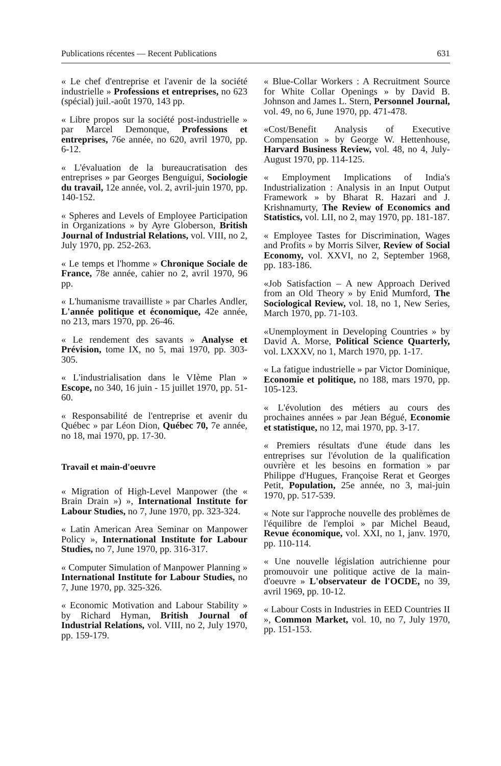Publications récentes — Recent Publications 631
« Le chef d'entreprise et l'avenir de la société industrielle » Professions et entreprises, no 623 (spécial) juil.-août 1970, 143 pp.
« Libre propos sur la société post-industrielle » par Marcel Demonque, Professions et entreprises, 76e année, no 620, avril 1970, pp. 6-12.
« L'évaluation de la bureaucratisation des entreprises » par Georges Benguigui, Sociologie du travail, 12e année, vol. 2, avril-juin 1970, pp. 140-152.
« Spheres and Levels of Employee Participation in Organizations » by Ayre Globerson, British Journal of Industrial Relations, vol. VIII, no 2, July 1970, pp. 252-263.
« Le temps et l'homme » Chronique Sociale de France, 78e année, cahier no 2, avril 1970, 96 pp.
« L'humanisme travailliste » par Charles Andler, L'année politique et économique, 42e année, no 213, mars 1970, pp. 26-46.
« Le rendement des savants » Analyse et Prévision, tome IX, no 5, mai 1970, pp. 303-305.
« L'industrialisation dans le VIème Plan » Escope, no 340, 16 juin - 15 juillet 1970, pp. 51-60.
« Responsabilité de l'entreprise et avenir du Québec » par Léon Dion, Québec 70, 7e année, no 18, mai 1970, pp. 17-30.
Travail et main-d'oeuvre
« Migration of High-Level Manpower (the « Brain Drain ») », International Institute for Labour Studies, no 7, June 1970, pp. 323-324.
« Latin American Area Seminar on Manpower Policy », International Institute for Labour Studies, no 7, June 1970, pp. 316-317.
« Computer Simulation of Manpower Planning » International Institute for Labour Studies, no 7, June 1970, pp. 325-326.
« Economic Motivation and Labour Stability » by Richard Hyman, British Journal of Industrial Relations, vol. VIII, no 2, July 1970, pp. 159-179.
« Blue-Collar Workers : A Recruitment Source for White Collar Openings » by David B. Johnson and James L. Stern, Personnel Journal, vol. 49, no 6, June 1970, pp. 471-478.
«Cost/Benefit Analysis of Executive Compensation » by George W. Hettenhouse, Harvard Business Review, vol. 48, no 4, July-August 1970, pp. 114-125.
« Employment Implications of India's Industrialization : Analysis in an Input Output Framework » by Bharat R. Hazari and J. Krishnamurty, The Review of Economics and Statistics, vol. LII, no 2, may 1970, pp. 181-187.
« Employee Tastes for Discrimination, Wages and Profits » by Morris Silver, Review of Social Economy, vol. XXVI, no 2, September 1968, pp. 183-186.
«Job Satisfaction – A new Approach Derived from an Old Theory » by Enid Mumford, The Sociological Review, vol. 18, no 1, New Series, March 1970, pp. 71-103.
«Unemployment in Developing Countries » by David A. Morse, Political Science Quarterly, vol. LXXXV, no 1, March 1970, pp. 1-17.
« La fatigue industrielle » par Victor Dominique, Economie et politique, no 188, mars 1970, pp. 105-123.
« L'évolution des métiers au cours des prochaines années » par Jean Bégué, Economie et statistique, no 12, mai 1970, pp. 3-17.
« Premiers résultats d'une étude dans les entreprises sur l'évolution de la qualification ouvrière et les besoins en formation » par Philippe d'Hugues, Françoise Rerat et Georges Petit, Population, 25e année, no 3, mai-juin 1970, pp. 517-539.
« Note sur l'approche nouvelle des problèmes de l'équilibre de l'emploi » par Michel Beaud, Revue économique, vol. XXI, no 1, janv. 1970, pp. 110-114.
« Une nouvelle législation autrichienne pour promouvoir une politique active de la main-d'oeuvre » L'observateur de l'OCDE, no 39, avril 1969, pp. 10-12.
« Labour Costs in Industries in EED Countries II », Common Market, vol. 10, no 7, July 1970, pp. 151-153.